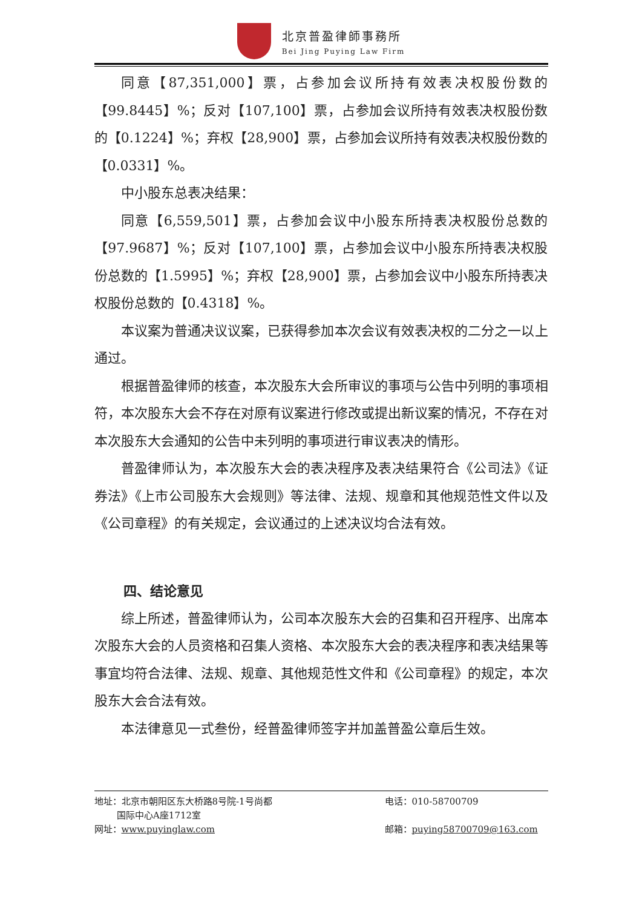北京普盈律師事務所
Bei Jing Puying Law Firm
同意【87,351,000】票，占参加会议所持有效表决权股份数的【99.8445】%；反对【107,100】票，占参加会议所持有效表决权股份数的【0.1224】%；弃权【28,900】票，占参加会议所持有效表决权股份数的【0.0331】%。
中小股东总表决结果：
同意【6,559,501】票，占参加会议中小股东所持表决权股份总数的【97.9687】%；反对【107,100】票，占参加会议中小股东所持表决权股份总数的【1.5995】%；弃权【28,900】票，占参加会议中小股东所持表决权股份总数的【0.4318】%。
本议案为普通决议议案，已获得参加本次会议有效表决权的二分之一以上通过。
根据普盈律师的核查，本次股东大会所审议的事项与公告中列明的事项相符，本次股东大会不存在对原有议案进行修改或提出新议案的情况，不存在对本次股东大会通知的公告中未列明的事项进行审议表决的情形。
普盈律师认为，本次股东大会的表决程序及表决结果符合《公司法》《证券法》《上市公司股东大会规则》等法律、法规、规章和其他规范性文件以及《公司章程》的有关规定，会议通过的上述决议均合法有效。
四、结论意见
综上所述，普盈律师认为，公司本次股东大会的召集和召开程序、出席本次股东大会的人员资格和召集人资格、本次股东大会的表决程序和表决结果等事宜均符合法律、法规、规章、其他规范性文件和《公司章程》的规定，本次股东大会合法有效。
本法律意见一式叁份，经普盈律师签字并加盖普盈公章后生效。
地址：北京市朝阳区东大桥路8号院-1号尚都
   国际中心A座1712室
电话：010-58700709
网址：www.puyinglaw.com
邮箱：puying58700709@163.com